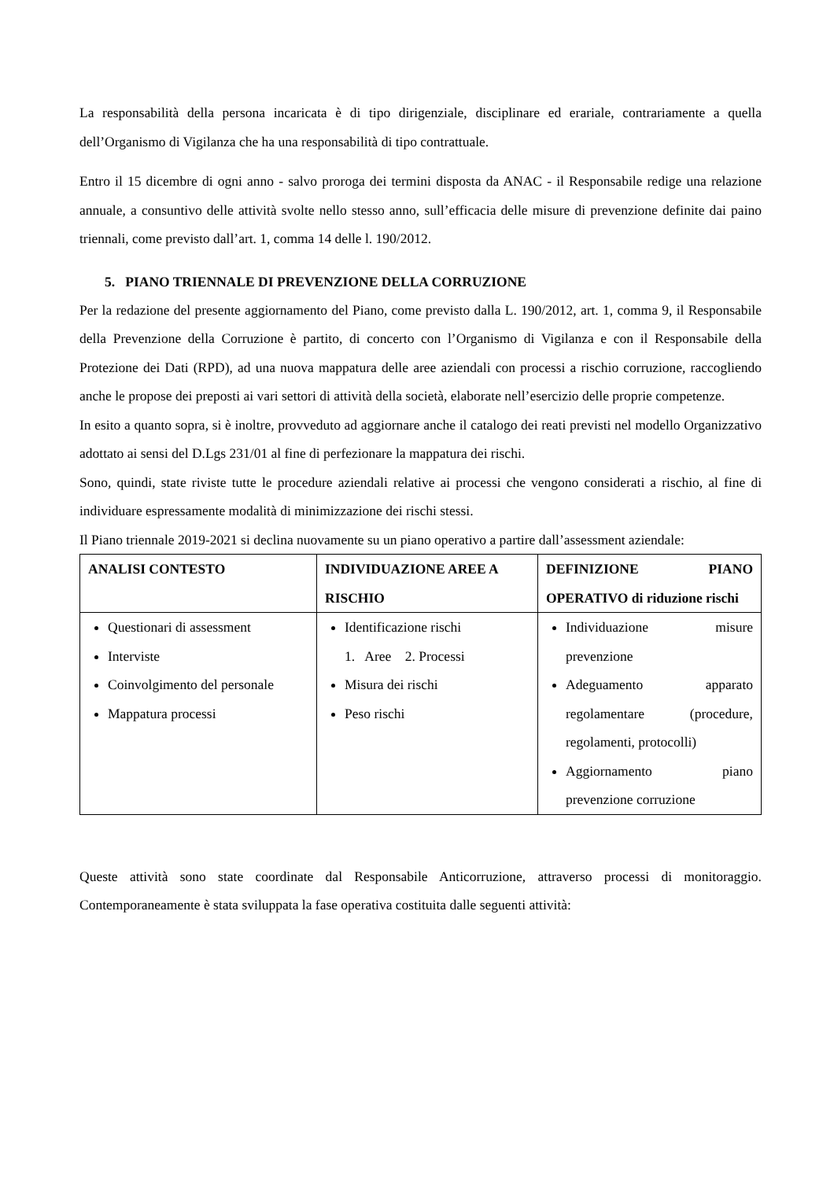La responsabilità della persona incaricata è di tipo dirigenziale, disciplinare ed erariale, contrariamente a quella dell’Organismo di Vigilanza che ha una responsabilità di tipo contrattuale.
Entro il 15 dicembre di ogni anno - salvo proroga dei termini disposta da ANAC - il Responsabile redige una relazione annuale, a consuntivo delle attività svolte nello stesso anno, sull’efficacia delle misure di prevenzione definite dai paino triennali, come previsto dall’art. 1, comma 14 delle l. 190/2012.
5. PIANO TRIENNALE DI PREVENZIONE DELLA CORRUZIONE
Per la redazione del presente aggiornamento del Piano, come previsto dalla L. 190/2012, art. 1, comma 9, il Responsabile della Prevenzione della Corruzione è partito, di concerto con l’Organismo di Vigilanza e con il Responsabile della Protezione dei Dati (RPD), ad una nuova mappatura delle aree aziendali con processi a rischio corruzione, raccogliendo anche le propose dei preposti ai vari settori di attività della società, elaborate nell’esercizio delle proprie competenze.
In esito a quanto sopra, si è inoltre, provveduto ad aggiornare anche il catalogo dei reati previsti nel modello Organizzativo adottato ai sensi del D.Lgs 231/01 al fine di perfezionare la mappatura dei rischi.
Sono, quindi, state riviste tutte le procedure aziendali relative ai processi che vengono considerati a rischio, al fine di individuare espressamente modalità di minimizzazione dei rischi stessi.
Il Piano triennale 2019-2021 si declina nuovamente su un piano operativo a partire dall’assessment aziendale:
| ANALISI CONTESTO | INDIVIDUAZIONE AREE A RISCHIO | DEFINIZIONE PIANO OPERATIVO di riduzione rischi |
| Questionari di assessment Interviste Coinvolgimento del personale Mappatura processi | Identificazione rischi 1. Aree 2. Processi Misura dei rischi Peso rischi | Individuazione misure prevenzione Adeguamento apparato regolamentare (procedure, regolamenti, protocolli) Aggiornamento piano prevenzione corruzione |
Queste attività sono state coordinate dal Responsabile Anticorruzione, attraverso processi di monitoraggio. Contemporaneamente è stata sviluppata la fase operativa costituita dalle seguenti attività: